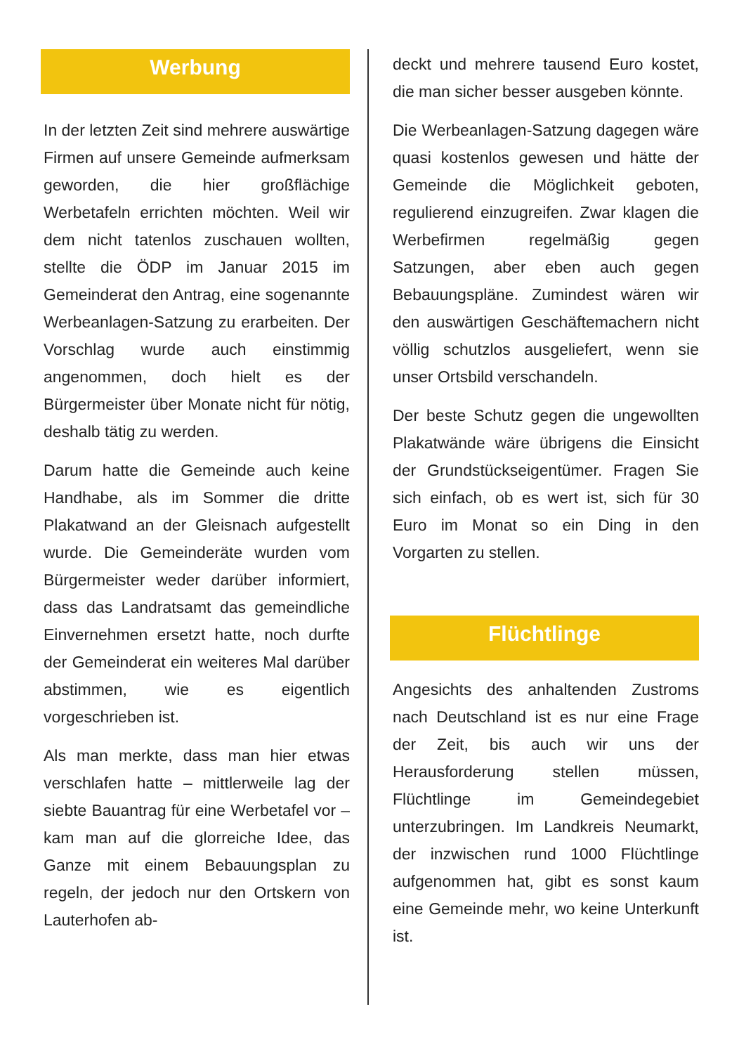Werbung
In der letzten Zeit sind mehrere auswärtige Firmen auf unsere Gemeinde aufmerksam geworden, die hier großflächige Werbetafeln errichten möchten. Weil wir dem nicht tatenlos zuschauen wollten, stellte die ÖDP im Januar 2015 im Gemeinderat den Antrag, eine sogenannte Werbeanlagen-Satzung zu erarbeiten. Der Vorschlag wurde auch einstimmig angenommen, doch hielt es der Bürgermeister über Monate nicht für nötig, deshalb tätig zu werden.
Darum hatte die Gemeinde auch keine Handhabe, als im Sommer die dritte Plakatwand an der Gleisnach aufgestellt wurde. Die Gemeinderäte wurden vom Bürgermeister weder darüber informiert, dass das Landratsamt das gemeindliche Einvernehmen ersetzt hatte, noch durfte der Gemeinderat ein weiteres Mal darüber abstimmen, wie es eigentlich vorgeschrieben ist.
Als man merkte, dass man hier etwas verschlafen hatte – mittlerweile lag der siebte Bauantrag für eine Werbetafel vor – kam man auf die glorreiche Idee, das Ganze mit einem Bebauungsplan zu regeln, der jedoch nur den Ortskern von Lauterhofen ab-
deckt und mehrere tausend Euro kostet, die man sicher besser ausgeben könnte.
Die Werbeanlagen-Satzung dagegen wäre quasi kostenlos gewesen und hätte der Gemeinde die Möglichkeit geboten, regulierend einzugreifen. Zwar klagen die Werbefirmen regelmäßig gegen Satzungen, aber eben auch gegen Bebauungspläne. Zumindest wären wir den auswärtigen Geschäftemachern nicht völlig schutzlos ausgeliefert, wenn sie unser Ortsbild verschandeln.
Der beste Schutz gegen die ungewollten Plakatwände wäre übrigens die Einsicht der Grundstückseigentümer. Fragen Sie sich einfach, ob es wert ist, sich für 30 Euro im Monat so ein Ding in den Vorgarten zu stellen.
Flüchtlinge
Angesichts des anhaltenden Zustroms nach Deutschland ist es nur eine Frage der Zeit, bis auch wir uns der Herausforderung stellen müssen, Flüchtlinge im Gemeindegebiet unterzubringen. Im Landkreis Neumarkt, der inzwischen rund 1000 Flüchtlinge aufgenommen hat, gibt es sonst kaum eine Gemeinde mehr, wo keine Unterkunft ist.